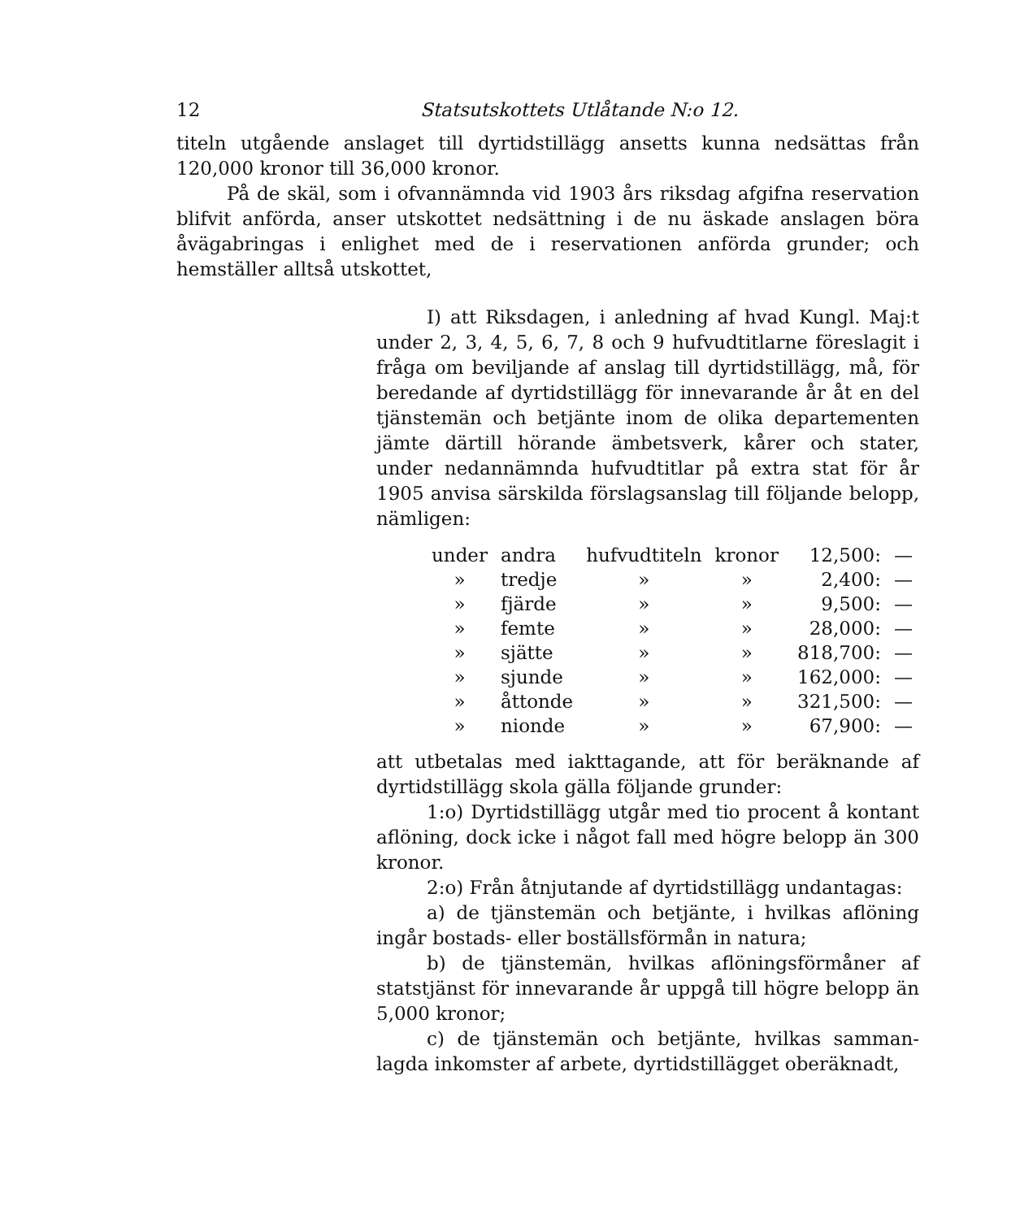12 Statsutskottets Utlåtande N:o 12.
titeln utgående anslaget till dyrtidstillägg ansetts kunna nedsättas från 120,000 kronor till 36,000 kronor.
På de skäl, som i ofvannämnda vid 1903 års riksdag afgifna reservation blifvit anförda, anser utskottet nedsättning i de nu äskade anslagen böra åvägabringas i enlighet med de i reservationen anförda grunder; och hemställer alltså utskottet,
I) att Riksdagen, i anledning af hvad Kungl. Maj:t under 2, 3, 4, 5, 6, 7, 8 och 9 hufvudtitlarne föreslagit i fråga om beviljande af anslag till dyrtids­tillägg, må, för beredande af dyrtidstillägg för inne­varande år åt en del tjänstemän och betjänte inom de olika departementen jämte därtill hörande ämbets­verk, kårer och stater, under nedannämnda hufvud­titlar på extra stat för år 1905 anvisa särskilda för­slagsanslag till följande belopp, nämligen:
| under | andra | hufvudtiteln | kronor | 12,500: | — |
| » | tredje | » | » | 2,400: | — |
| » | fjärde | » | » | 9,500: | — |
| » | femte | » | » | 28,000: | — |
| » | sjätte | » | » | 818,700: | — |
| » | sjunde | » | » | 162,000: | — |
| » | åttonde | » | » | 321,500: | — |
| » | nionde | » | » | 67,900: | — |
att utbetalas med iakttagande, att för beräknande af dyrtidstillägg skola gälla följande grunder:
1:o) Dyrtidstillägg utgår med tio procent å kon­tant aflöning, dock icke i något fall med högre belopp än 300 kronor.
2:o) Från åtnjutande af dyrtidstillägg undantagas:
a) de tjänstemän och betjänte, i hvilkas aflöning ingår bostads- eller boställsförmån in natura;
b) de tjänstemän, hvilkas aflöningsförmåner af statstjänst för innevarande år uppgå till högre belopp än 5,000 kronor;
c) de tjänstemän och betjänte, hvilkas samman­lagda inkomster af arbete, dyrtidstillägget oberäknadt,